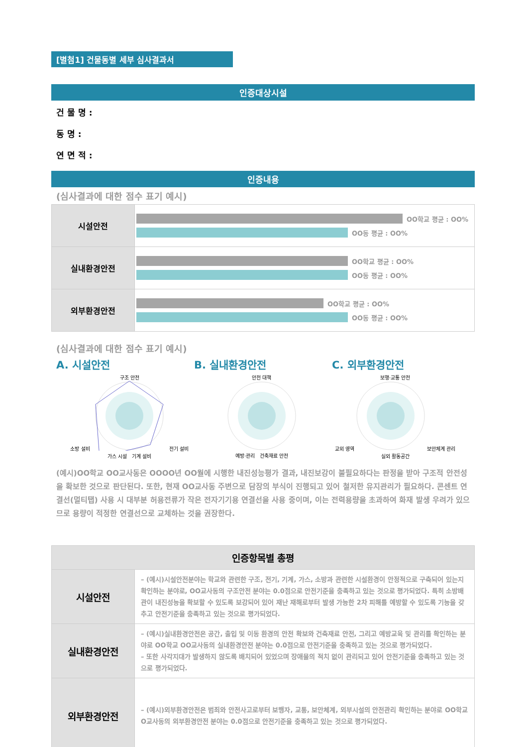[별첨1] 건물동별 세부 심사결과서
인증대상시설
건 물 명 :
동 명 :
연 면 적 :
인증내용
(심사결과에 대한 점수 표기 예시)
| 시설안전 | OO학교 평균 : OO% OO동 평균 : OO% |
| 실내환경안전 | OO학교 평균 : OO% OO동 평균 : OO% |
| 외부환경안전 | OO학교 평균 : OO% OO동 평균 : OO% |
(심사결과에 대한 점수 표기 예시)
A. 시설안전 B. 실내환경안전 C. 외부환경안전
구조 안전
소방 설비 전기 설비
가스 시설 기계 설비
안전 대책
예방·관리 건축재료 안전
보행·교통 안전
교외 영역 보안체계 관리
실외 활동공간
(예시)OO학교 OO교사동은 OOOO년 OO월에 시행한 내진성능평가 결과, 내진보강이 불필요하다는 판정을 받아 구조적 안전성을 확보한 것으로 판단된다. 또한, 현재 OO교사동 주변으로 담장의 부식이 진행되고 있어 철저한 유지관리가 필요하다. 콘센트 연결선(멀티탭) 사용 시 대부분 허용전류가 작은 전자기기용 연결선을 사용 중이며, 이는 전력용량을 초과하여 화재 발생 우려가 있으므로 용량이 적정한 연결선으로 교체하는 것을 권장한다.
| 인증항목별 총평 | |
| --- | --- |
| 시설안전 | – (예시)시설안전분야는 학교와 관련한 구조, 전기, 기계, 가스, 소방과 관련한 시설환경이 안정적으로 구축되어 있는지 확인하는 분야로, OO교사동의 구조안전 분야는 0.0점으로 안전기준을 충족하고 있는 것으로 평가되었다. 특히 소방배관이 내진성능을 확보할 수 있도록 보강되어 있어 재난 재해로부터 발생 가능한 2차 피해를 예방할 수 있도록 기능을 갖추고 안전기준을 충족하고 있는 것으로 평가되었다. |
| 실내환경안전 | – (예시)실내환경안전은 공간, 출입 및 이동 환경의 안전 확보와 건축재료 안전, 그리고 예방교육 및 관리를 확인하는 분야로 OO학교 OO교사동의 실내환경안전 분야는 0.0점으로 안전기준을 충족하고 있는 것으로 평가되었다. – 또한 사각지대가 발생하지 않도록 배치되어 있었으며 장애물의 적치 없이 관리되고 있어 안전기준을 충족하고 있는 것으로 평가되었다. |
| 외부환경안전 | – (예시)외부환경안전은 범죄와 안전사고로부터 보행자, 교통, 보안체계, 외부시설의 안전관리 확인하는 분야로 OO학교 O교사동의 외부환경안전 분야는 0.0점으로 안전기준을 충족하고 있는 것으로 평가되었다. |